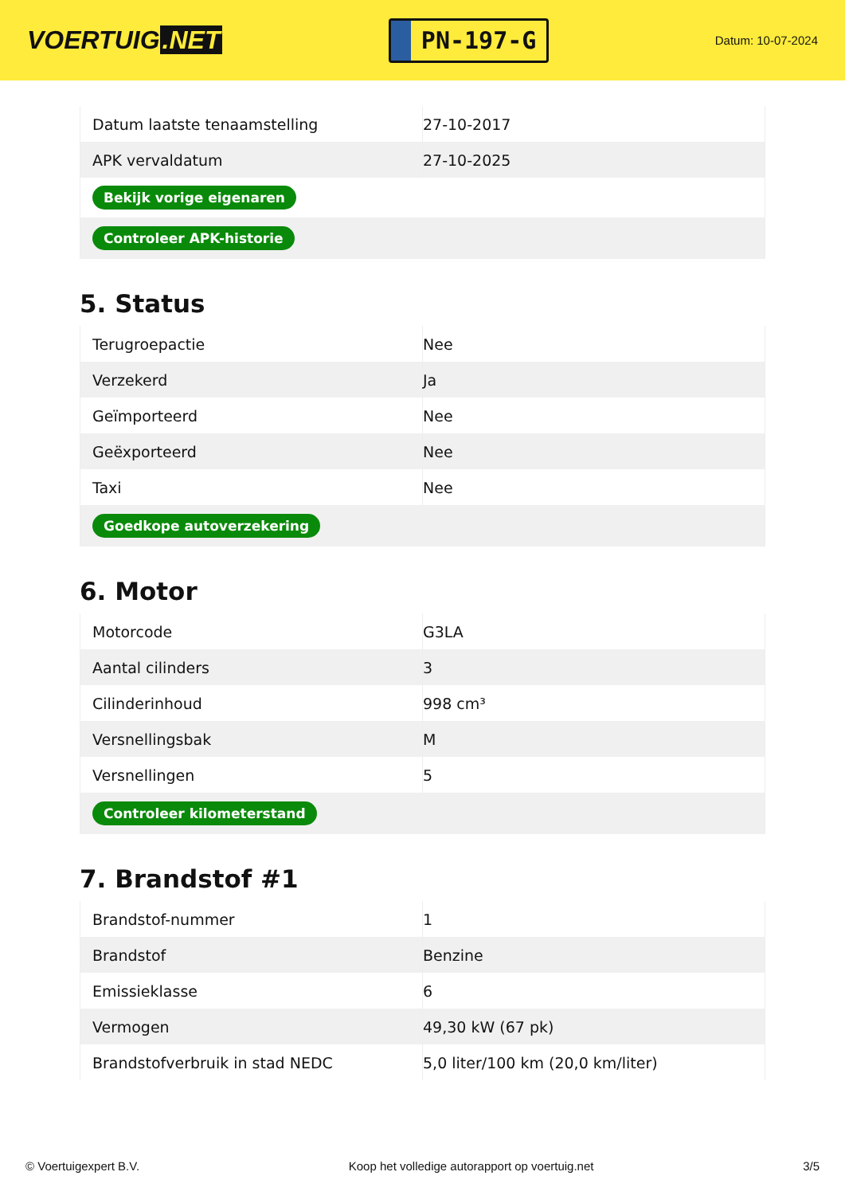VOERTUIG.NET
PN-197-G
Datum: 10-07-2024
| Datum laatste tenaamstelling | 27-10-2017 |
| APK vervaldatum | 27-10-2025 |
| Bekijk vorige eigenaren | |
| Controleer APK-historie | |
5. Status
| Terugroepactie | Nee |
| Verzekerd | Ja |
| Geïmporteerd | Nee |
| Geëxporteerd | Nee |
| Taxi | Nee |
| Goedkope autoverzekering | |
6. Motor
| Motorcode | G3LA |
| Aantal cilinders | 3 |
| Cilinderinhoud | 998 cm³ |
| Versnellingsbak | M |
| Versnellingen | 5 |
| Controleer kilometerstand | |
7. Brandstof #1
| Brandstof-nummer | 1 |
| Brandstof | Benzine |
| Emissieklasse | 6 |
| Vermogen | 49,30 kW (67 pk) |
| Brandstofverbruik in stad NEDC | 5,0 liter/100 km (20,0 km/liter) |
© Voertuigexpert B.V. Koop het volledige autorapport op voertuig.net 3/5